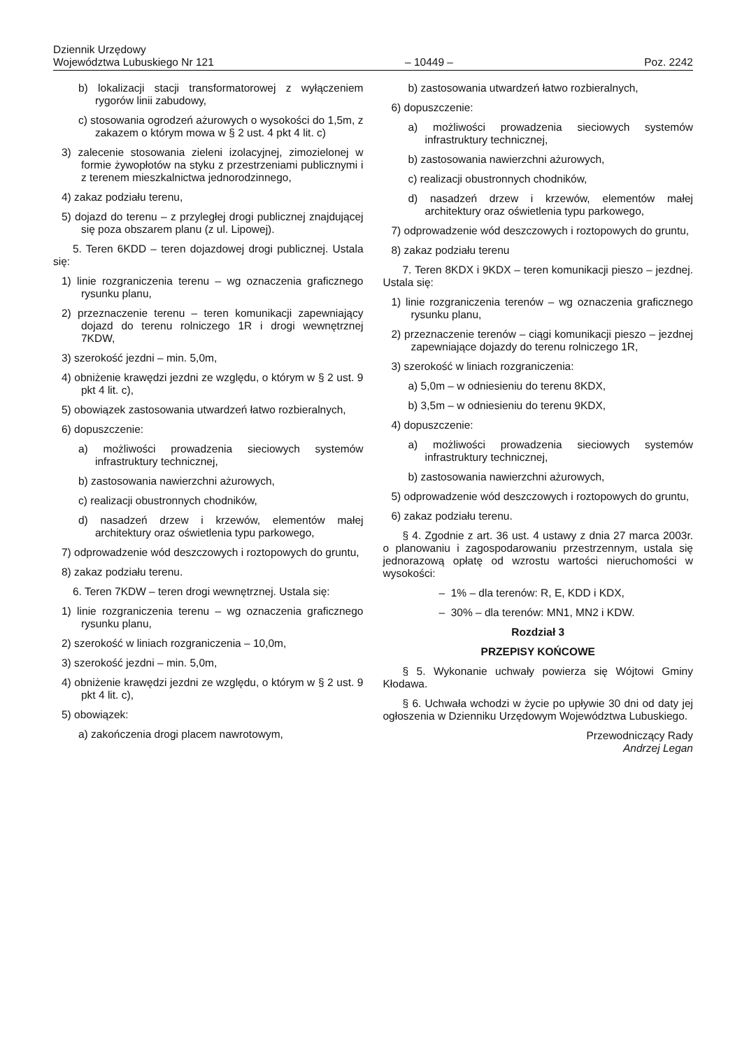Dziennik Urzędowy
Województwa Lubuskiego Nr 121
– 10449 –
Poz. 2242
b) lokalizacji stacji transformatorowej z wyłączeniem rygorów linii zabudowy,
c) stosowania ogrodzeń ażurowych o wysokości do 1,5m, z zakazem o którym mowa w § 2 ust. 4 pkt 4 lit. c)
3) zalecenie stosowania zieleni izolacyjnej, zimozielonej w formie żywopłotów na styku z przestrzeniami publicznymi i z terenem mieszkalnictwa jednorodzinnego,
4) zakaz podziału terenu,
5) dojazd do terenu – z przyległej drogi publicznej znajdującej się poza obszarem planu (z ul. Lipowej).
5. Teren 6KDD – teren dojazdowej drogi publicznej. Ustala się:
1) linie rozgraniczenia terenu – wg oznaczenia graficznego rysunku planu,
2) przeznaczenie terenu – teren komunikacji zapewniający dojazd do terenu rolniczego 1R i drogi wewnętrznej 7KDW,
3) szerokość jezdni – min. 5,0m,
4) obniżenie krawędzi jezdni ze względu, o którym w § 2 ust. 9 pkt 4 lit. c),
5) obowiązek zastosowania utwardzeń łatwo rozbieralnych,
6) dopuszczenie:
a) możliwości prowadzenia sieciowych systemów infrastruktury technicznej,
b) zastosowania nawierzchni ażurowych,
c) realizacji obustronnych chodników,
d) nasadzeń drzew i krzewów, elementów małej architektury oraz oświetlenia typu parkowego,
7) odprowadzenie wód deszczowych i roztopowych do gruntu,
8) zakaz podziału terenu.
6. Teren 7KDW – teren drogi wewnętrznej. Ustala się:
1) linie rozgraniczenia terenu – wg oznaczenia graficznego rysunku planu,
2) szerokość w liniach rozgraniczenia – 10,0m,
3) szerokość jezdni – min. 5,0m,
4) obniżenie krawędzi jezdni ze względu, o którym w § 2 ust. 9 pkt 4 lit. c),
5) obowiązek:
a) zakończenia drogi placem nawrotowym,
b) zastosowania utwardzeń łatwo rozbieralnych,
6) dopuszczenie:
a) możliwości prowadzenia sieciowych systemów infrastruktury technicznej,
b) zastosowania nawierzchni ażurowych,
c) realizacji obustronnych chodników,
d) nasadzeń drzew i krzewów, elementów małej architektury oraz oświetlenia typu parkowego,
7) odprowadzenie wód deszczowych i roztopowych do gruntu,
8) zakaz podziału terenu
7. Teren 8KDX i 9KDX – teren komunikacji pieszo – jezdnej. Ustala się:
1) linie rozgraniczenia terenów – wg oznaczenia graficznego rysunku planu,
2) przeznaczenie terenów – ciągi komunikacji pieszo – jezdnej zapewniające dojazdy do terenu rolniczego 1R,
3) szerokość w liniach rozgraniczenia:
a) 5,0m – w odniesieniu do terenu 8KDX,
b) 3,5m – w odniesieniu do terenu 9KDX,
4) dopuszczenie:
a) możliwości prowadzenia sieciowych systemów infrastruktury technicznej,
b) zastosowania nawierzchni ażurowych,
5) odprowadzenie wód deszczowych i roztopowych do gruntu,
6) zakaz podziału terenu.
§ 4. Zgodnie z art. 36 ust. 4 ustawy z dnia 27 marca 2003r. o planowaniu i zagospodarowaniu przestrzennym, ustala się jednorazową opłatę od wzrostu wartości nieruchomości w wysokości:
– 1% – dla terenów: R, E, KDD i KDX,
– 30% – dla terenów: MN1, MN2 i KDW.
Rozdział 3
PRZEPISY KOŃCOWE
§ 5. Wykonanie uchwały powierza się Wójtowi Gminy Kłodawa.
§ 6. Uchwała wchodzi w życie po upływie 30 dni od daty jej ogłoszenia w Dzienniku Urzędowym Województwa Lubuskiego.
Przewodniczący Rady
Andrzej Legan